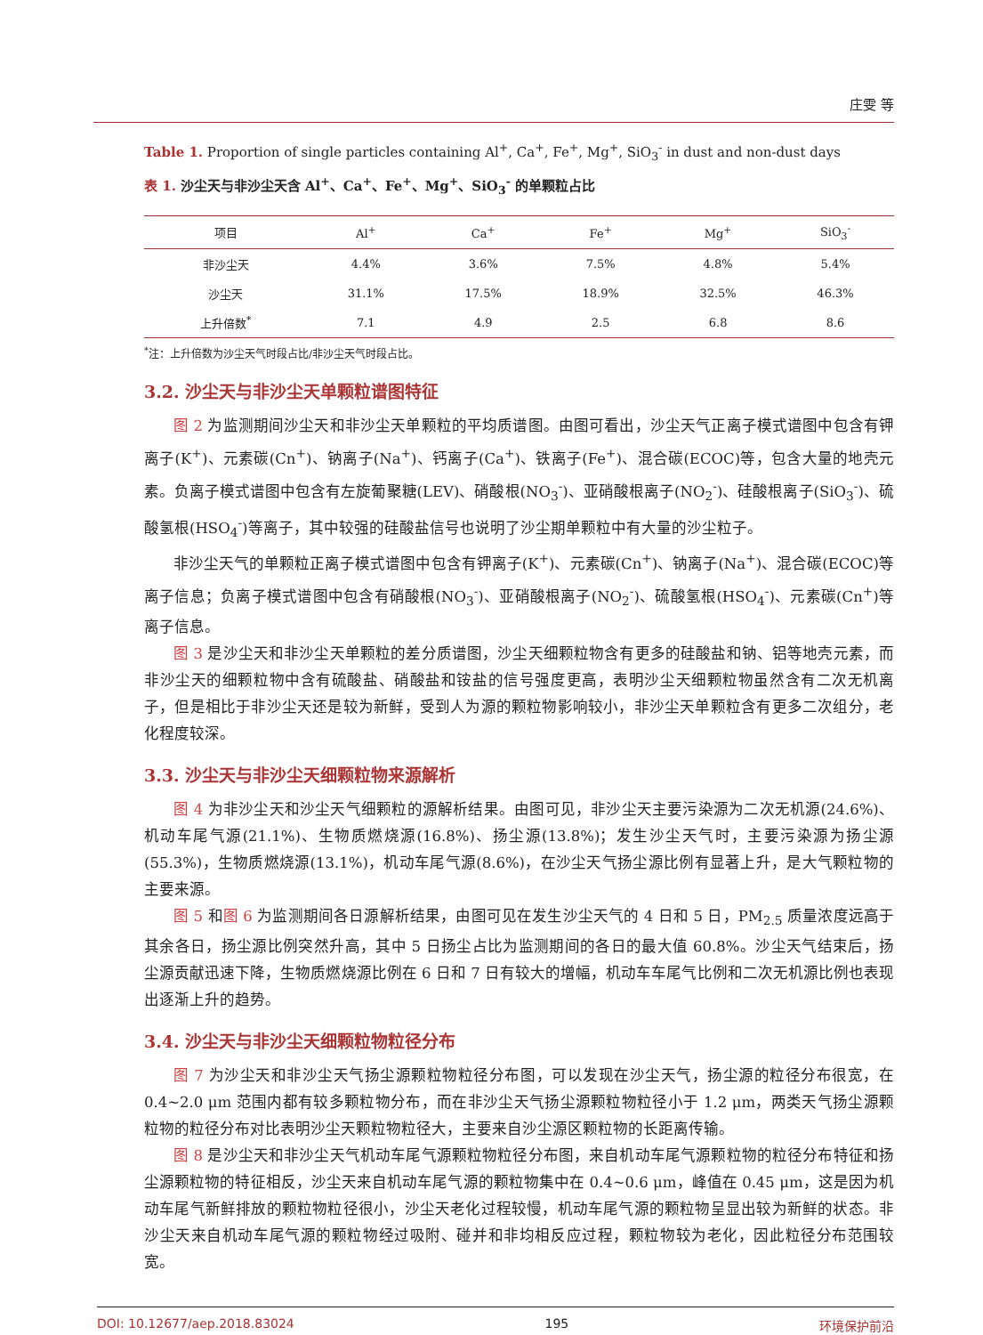庄雯 等
Table 1. Proportion of single particles containing Al<sup>+</sup>, Ca<sup>+</sup>, Fe<sup>+</sup>, Mg<sup>+</sup>, SiO<sub>3</sub><sup>-</sup> in dust and non-dust days
表 1. 沙尘天与非沙尘天含 Al<sup>+</sup>、Ca<sup>+</sup>、Fe<sup>+</sup>、Mg<sup>+</sup>、SiO<sub>3</sub><sup>-</sup> 的单颗粒占比
| 项目 | Al<sup>+</sup> | Ca<sup>+</sup> | Fe<sup>+</sup> | Mg<sup>+</sup> | SiO<sub>3</sub><sup>-</sup> |
| --- | --- | --- | --- | --- | --- |
| 非沙尘天 | 4.4% | 3.6% | 7.5% | 4.8% | 5.4% |
| 沙尘天 | 31.1% | 17.5% | 18.9% | 32.5% | 46.3% |
| 上升倍数<sup>*</sup> | 7.1 | 4.9 | 2.5 | 6.8 | 8.6 |
<sup>*</sup> 注：上升倍数为沙尘天气时段占比/非沙尘天气时段占比。
3.2. 沙尘天与非沙尘天单颗粒谱图特征
图 2 为监测期间沙尘天和非沙尘天单颗粒的平均质谱图。由图可看出，沙尘天气正离子模式谱图中包含有钾离子(K<sup>+</sup>)、元素碳(Cn<sup>+</sup>)、钠离子(Na<sup>+</sup>)、钙离子(Ca<sup>+</sup>)、铁离子(Fe<sup>+</sup>)、混合碳(ECOC)等，包含大量的地壳元素。负离子模式谱图中包含有左旋葡聚糖(LEV)、硝酸根(NO<sub>3</sub><sup>-</sup>)、亚硝酸根离子(NO<sub>2</sub><sup>-</sup>)、硅酸根离子(SiO<sub>3</sub><sup>-</sup>)、硫酸氢根(HSO<sub>4</sub><sup>-</sup>)等离子，其中较强的硅酸盐信号也说明了沙尘期单颗粒中有大量的沙尘粒子。
非沙尘天气的单颗粒正离子模式谱图中包含有钾离子(K<sup>+</sup>)、元素碳(Cn<sup>+</sup>)、钠离子(Na<sup>+</sup>)、混合碳(ECOC)等离子信息；负离子模式谱图中包含有硝酸根(NO<sub>3</sub><sup>-</sup>)、亚硝酸根离子(NO<sub>2</sub><sup>-</sup>)、硫酸氢根(HSO<sub>4</sub><sup>-</sup>)、元素碳(Cn<sup>+</sup>)等离子信息。
图 3 是沙尘天和非沙尘天单颗粒的差分质谱图，沙尘天细颗粒物含有更多的硅酸盐和钠、铝等地壳元素，而非沙尘天的细颗粒物中含有硫酸盐、硝酸盐和铵盐的信号强度更高，表明沙尘天细颗粒物虽然含有二次无机离子，但是相比于非沙尘天还是较为新鲜，受到人为源的颗粒物影响较小，非沙尘天单颗粒含有更多二次组分，老化程度较深。
3.3. 沙尘天与非沙尘天细颗粒物来源解析
图 4 为非沙尘天和沙尘天气细颗粒的源解析结果。由图可见，非沙尘天主要污染源为二次无机源(24.6%)、机动车尾气源(21.1%)、生物质燃烧源(16.8%)、扬尘源(13.8%)；发生沙尘天气时，主要污染源为扬尘源(55.3%)，生物质燃烧源(13.1%)，机动车尾气源(8.6%)，在沙尘天气扬尘源比例有显著上升，是大气颗粒物的主要来源。
图 5 和图 6 为监测期间各日源解析结果，由图可见在发生沙尘天气的 4 日和 5 日，PM<sub>2.5</sub> 质量浓度远高于其余各日，扬尘源比例突然升高，其中 5 日扬尘占比为监测期间的各日的最大值 60.8%。沙尘天气结束后，扬尘源贡献迅速下降，生物质燃烧源比例在 6 日和 7 日有较大的增幅，机动车车尾气比例和二次无机源比例也表现出逐渐上升的趋势。
3.4. 沙尘天与非沙尘天细颗粒物粒径分布
图 7 为沙尘天和非沙尘天气扬尘源颗粒物粒径分布图，可以发现在沙尘天气，扬尘源的粒径分布很宽，在 0.4~2.0 μm 范围内都有较多颗粒物分布，而在非沙尘天气扬尘源颗粒物粒径小于 1.2 μm，两类天气扬尘源颗粒物的粒径分布对比表明沙尘天颗粒物粒径大，主要来自沙尘源区颗粒物的长距离传输。
图 8 是沙尘天和非沙尘天气机动车尾气源颗粒物粒径分布图，来自机动车尾气源颗粒物的粒径分布特征和扬尘源颗粒物的特征相反，沙尘天来自机动车尾气源的颗粒物集中在 0.4~0.6 μm，峰值在 0.45 μm，这是因为机动车尾气新鲜排放的颗粒物粒径很小，沙尘天老化过程较慢，机动车尾气源的颗粒物呈显出较为新鲜的状态。非沙尘天来自机动车尾气源的颗粒物经过吸附、碰并和非均相反应过程，颗粒物较为老化，因此粒径分布范围较宽。
DOI: 10.12677/aep.2018.83024 195 环境保护前沿